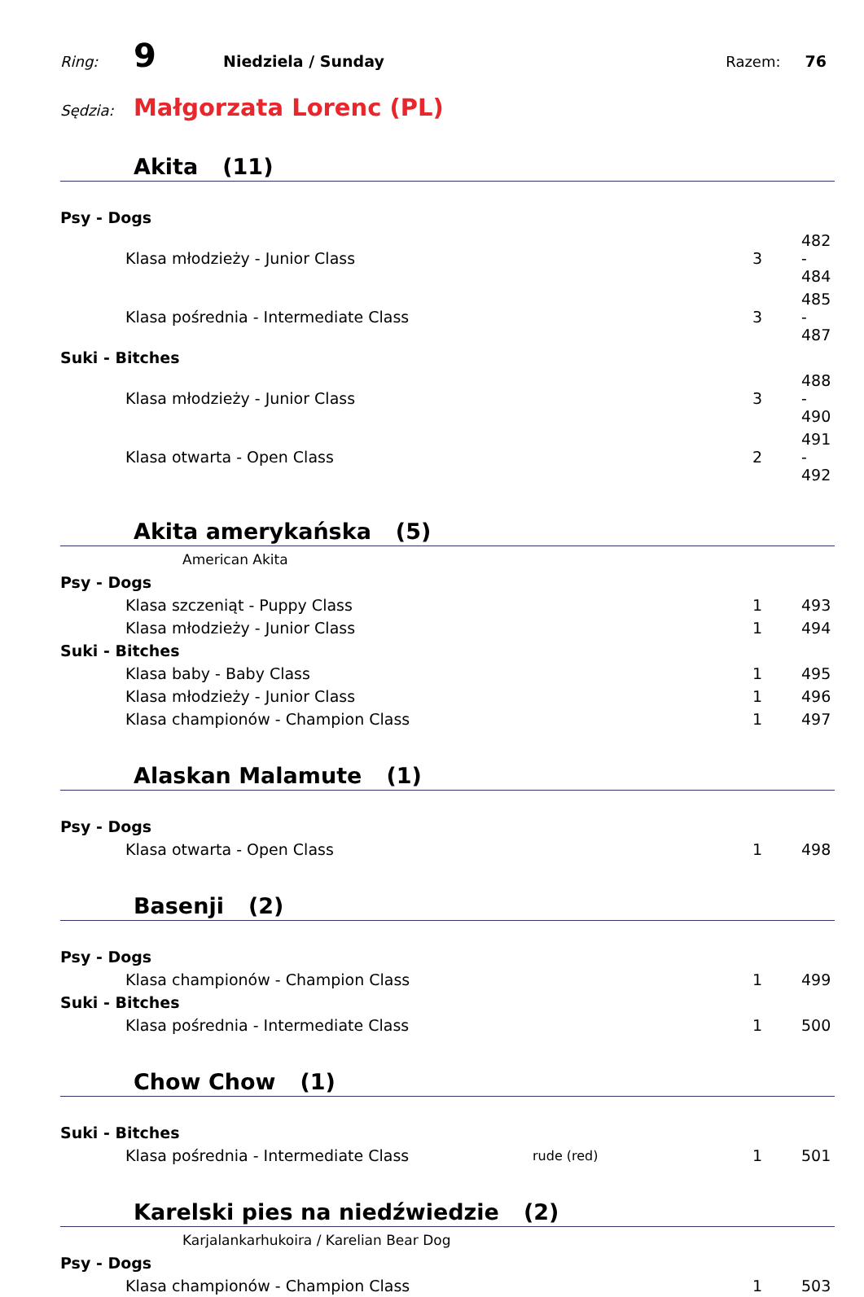Ring: 9 Niedziela / Sunday Razem: 76
Sędzia: Małgorzata Lorenc (PL)
Akita (11)
| Psy - Dogs | | | |
| Klasa młodzieży - Junior Class | | 3 | 482 - 484 |
| Klasa pośrednia - Intermediate Class | | 3 | 485 - 487 |
| Suki - Bitches | | | |
| Klasa młodzieży - Junior Class | | 3 | 488 - 490 |
| Klasa otwarta - Open Class | | 2 | 491 - 492 |
Akita amerykańska (5)
American Akita
| Psy - Dogs | | | |
| Klasa szczeniąt - Puppy Class | | 1 | 493 |
| Klasa młodzieży - Junior Class | | 1 | 494 |
| Suki - Bitches | | | |
| Klasa baby - Baby Class | | 1 | 495 |
| Klasa młodzieży - Junior Class | | 1 | 496 |
| Klasa championów - Champion Class | | 1 | 497 |
Alaskan Malamute (1)
| Psy - Dogs | | | |
| Klasa otwarta - Open Class | | 1 | 498 |
Basenji (2)
| Psy - Dogs | | | |
| Klasa championów - Champion Class | | 1 | 499 |
| Suki - Bitches | | | |
| Klasa pośrednia - Intermediate Class | | 1 | 500 |
Chow Chow (1)
| Suki - Bitches | | | |
| Klasa pośrednia - Intermediate Class | rude (red) | 1 | 501 |
Karelski pies na niedźwiedzie (2)
Karjalankarhukoira / Karelian Bear Dog
| Psy - Dogs | | | |
| Klasa championów - Champion Class | | 1 | 503 |